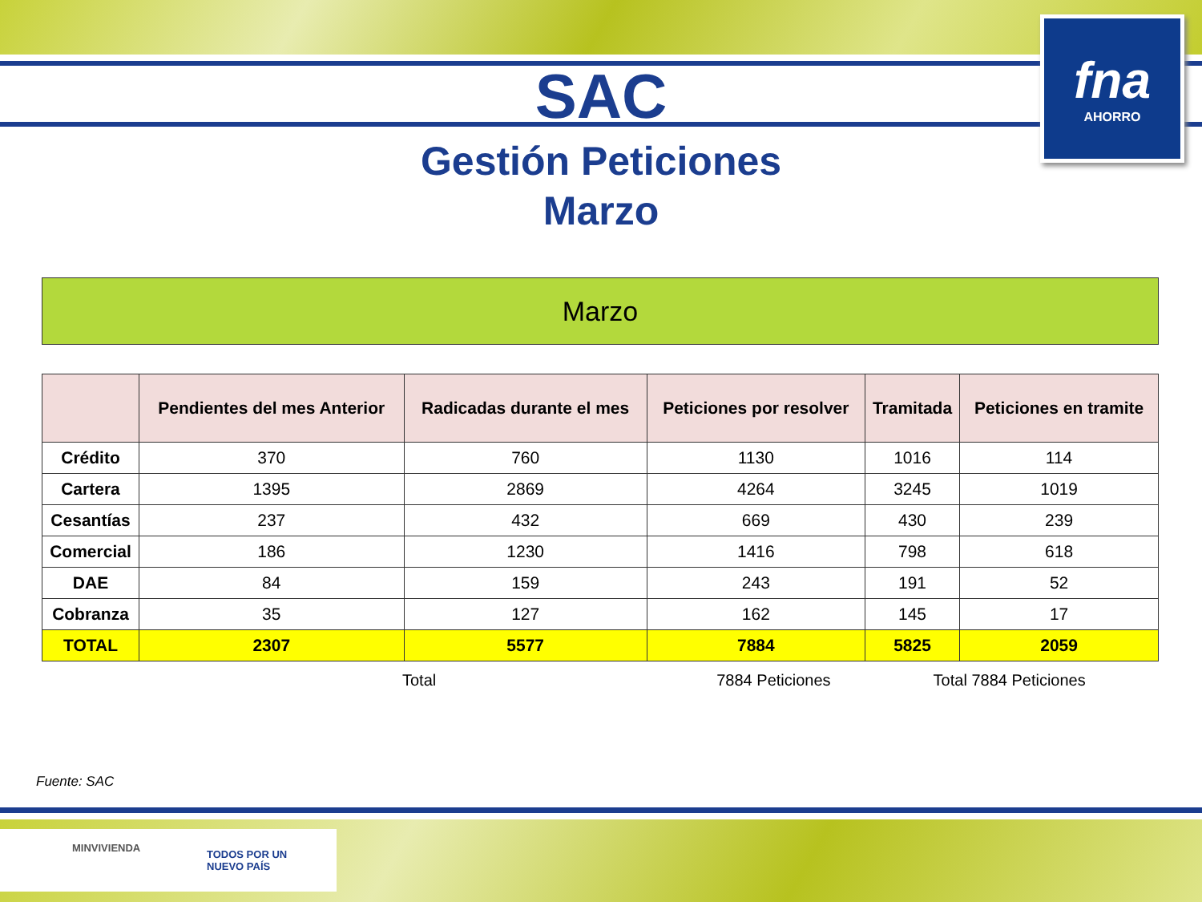fna
AHORRO
SAC
Gestión Peticiones
Marzo
Marzo
| | Pendientes del mes Anterior | Radicadas durante el mes | Peticiones por resolver | Tramitada | Peticiones en tramite |
| --- | --- | --- | --- | --- | --- |
| Crédito | 370 | 760 | 1130 | 1016 | 114 |
| Cartera | 1395 | 2869 | 4264 | 3245 | 1019 |
| Cesantías | 237 | 432 | 669 | 430 | 239 |
| Comercial | 186 | 1230 | 1416 | 798 | 618 |
| DAE | 84 | 159 | 243 | 191 | 52 |
| Cobranza | 35 | 127 | 162 | 145 | 17 |
| TOTAL | 2307 | 5577 | 7884 | 5825 | 2059 |
Total 7884 Peticiones Total 7884 Peticiones
Fuente: SAC
MINVIVIENDA
TODOS POR UN
NUEVO PAÍS